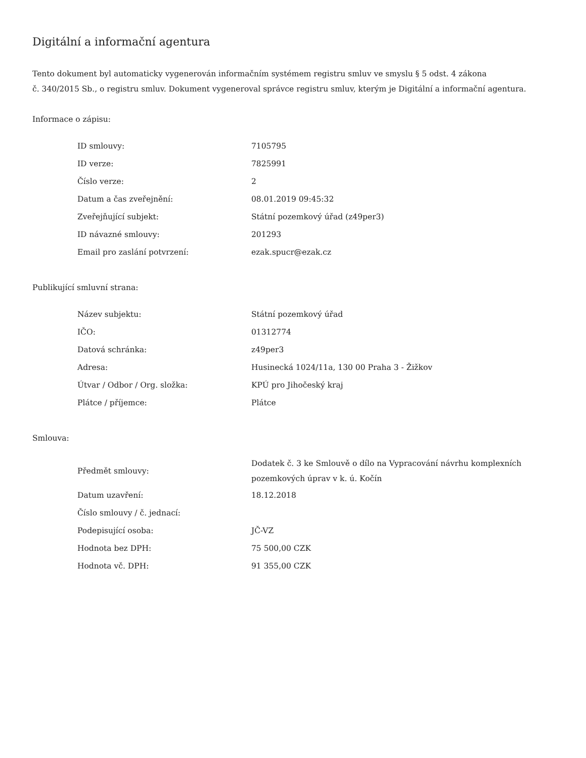Digitální a informační agentura
Tento dokument byl automaticky vygenerován informačním systémem registru smluv ve smyslu § 5 odst. 4 zákona
č. 340/2015 Sb., o registru smluv. Dokument vygeneroval správce registru smluv, kterým je Digitální a informační agentura.
Informace o zápisu:
| ID smlouvy: | 7105795 |
| ID verze: | 7825991 |
| Číslo verze: | 2 |
| Datum a čas zveřejnění: | 08.01.2019 09:45:32 |
| Zveřejňující subjekt: | Státní pozemkový úřad (z49per3) |
| ID návazné smlouvy: | 201293 |
| Email pro zaslání potvrzení: | ezak.spucr@ezak.cz |
Publikující smluvní strana:
| Název subjektu: | Státní pozemkový úřad |
| IČO: | 01312774 |
| Datová schránka: | z49per3 |
| Adresa: | Husinecká 1024/11a, 130 00 Praha 3 - Žižkov |
| Útvar / Odbor / Org. složka: | KPÚ pro Jihočeský kraj |
| Plátce / příjemce: | Plátce |
Smlouva:
| Předmět smlouvy: | Dodatek č. 3 ke Smlouvě o dílo na Vypracování návrhu komplexních pozemkových úprav v k. ú. Kočín |
| Datum uzavření: | 18.12.2018 |
| Číslo smlouvy / č. jednací: | |
| Podepisující osoba: | JČ-VZ |
| Hodnota bez DPH: | 75 500,00 CZK |
| Hodnota vč. DPH: | 91 355,00 CZK |